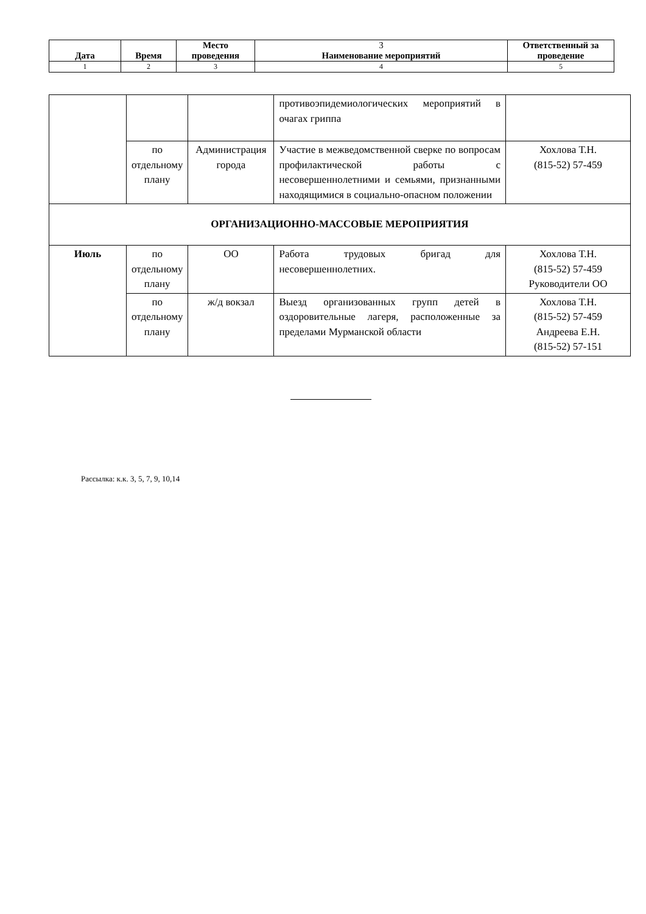| Дата | Время | Место проведения | 3 Наименование мероприятий | Ответственный за проведение |
| --- | --- | --- | --- | --- |
| 1 | 2 | 3 | 4 | 5 |
| | | | противоэпидемиологических мероприятий в очагах гриппа | |
| | по отдельному плану | Администрация города | Участие в межведомственной сверке по вопросам профилактической работы с несовершеннолетними и семьями, признанными находящимися в социально-опасном положении | Хохлова Т.Н. (815-52) 57-459 |
| ОРГАНИЗАЦИОННО-МАССОВЫЕ МЕРОПРИЯТИЯ | | | | |
| Июль | по отдельному плану | ОО | Работа трудовых бригад для несовершеннолетних. | Хохлова Т.Н. (815-52) 57-459 Руководители ОО |
| | по отдельному плану | ж/д вокзал | Выезд организованных групп детей в оздоровительные лагеря, расположенные за пределами Мурманской области | Хохлова Т.Н. (815-52) 57-459 Андреева Е.Н. (815-52) 57-151 |
Рассылка: к.к. 3, 5, 7, 9, 10,14